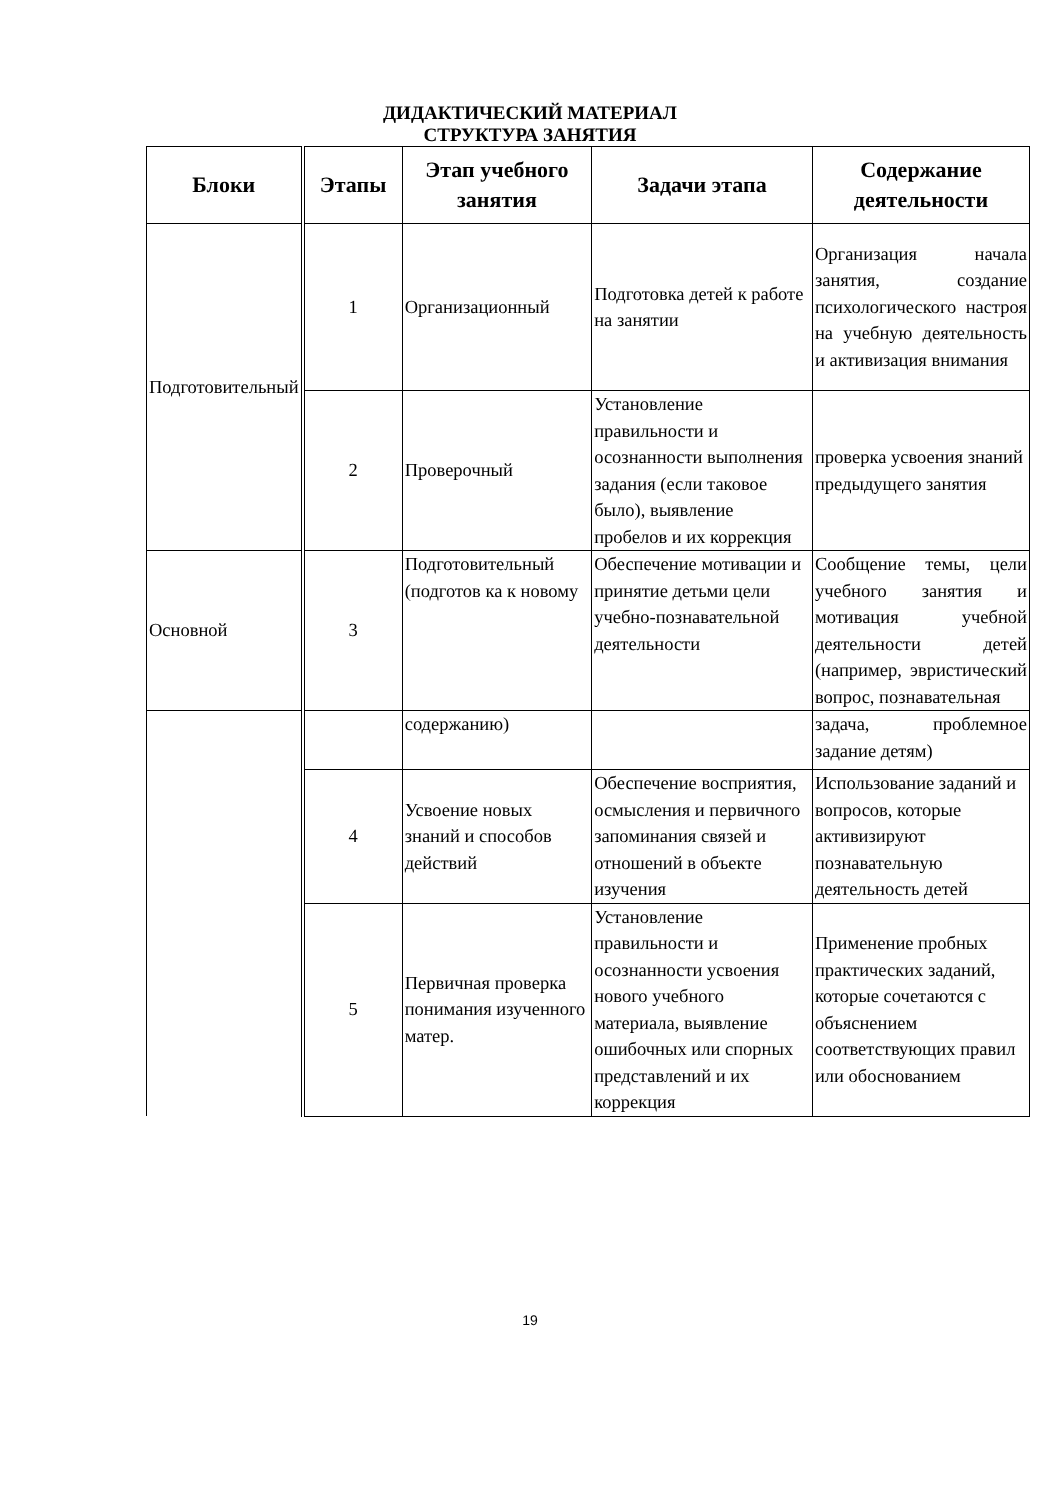ДИДАКТИЧЕСКИЙ МАТЕРИАЛ
СТРУКТУРА ЗАНЯТИЯ
| Блоки | Этапы | Этап учебного занятия | Задачи этапа | Содержание деятельности |
| --- | --- | --- | --- | --- |
| Подготовительный | 1 | Организационный | Подготовка детей к работе на занятии | Организация начала занятия, создание психологического настроя на учебную деятельность и активизация внимания |
| | 2 | Проверочный | Установление правильности и осознанности выполнения задания (если таковое было), выявление пробелов и их коррекция | проверка усвоения знаний предыдущего занятия |
| Основной | 3 | Подготовительный (подготов ка к новому | Обеспечение мотивации и принятие детьми цели учебно-познавательной деятельности | Сообщение темы, цели учебного занятия и мотивация учебной деятельности детей (например, эвристический вопрос, познавательная |
| | | содержанию) | | задача, проблемное задание детям) |
| | 4 | Усвоение новых знаний и способов действий | Обеспечение восприятия, осмысления и первичного запоминания связей и отношений в объекте изучения | Использование заданий и вопросов, которые активизируют познавательную деятельность детей |
| | 5 | Первичная проверка понимания изученного матер. | Установление правильности и осознанности усвоения нового учебного материала, выявление ошибочных или спорных представлений и их коррекция | Применение пробных практических заданий, которые сочетаются с объяснением соответствующих правил или обоснованием |
19